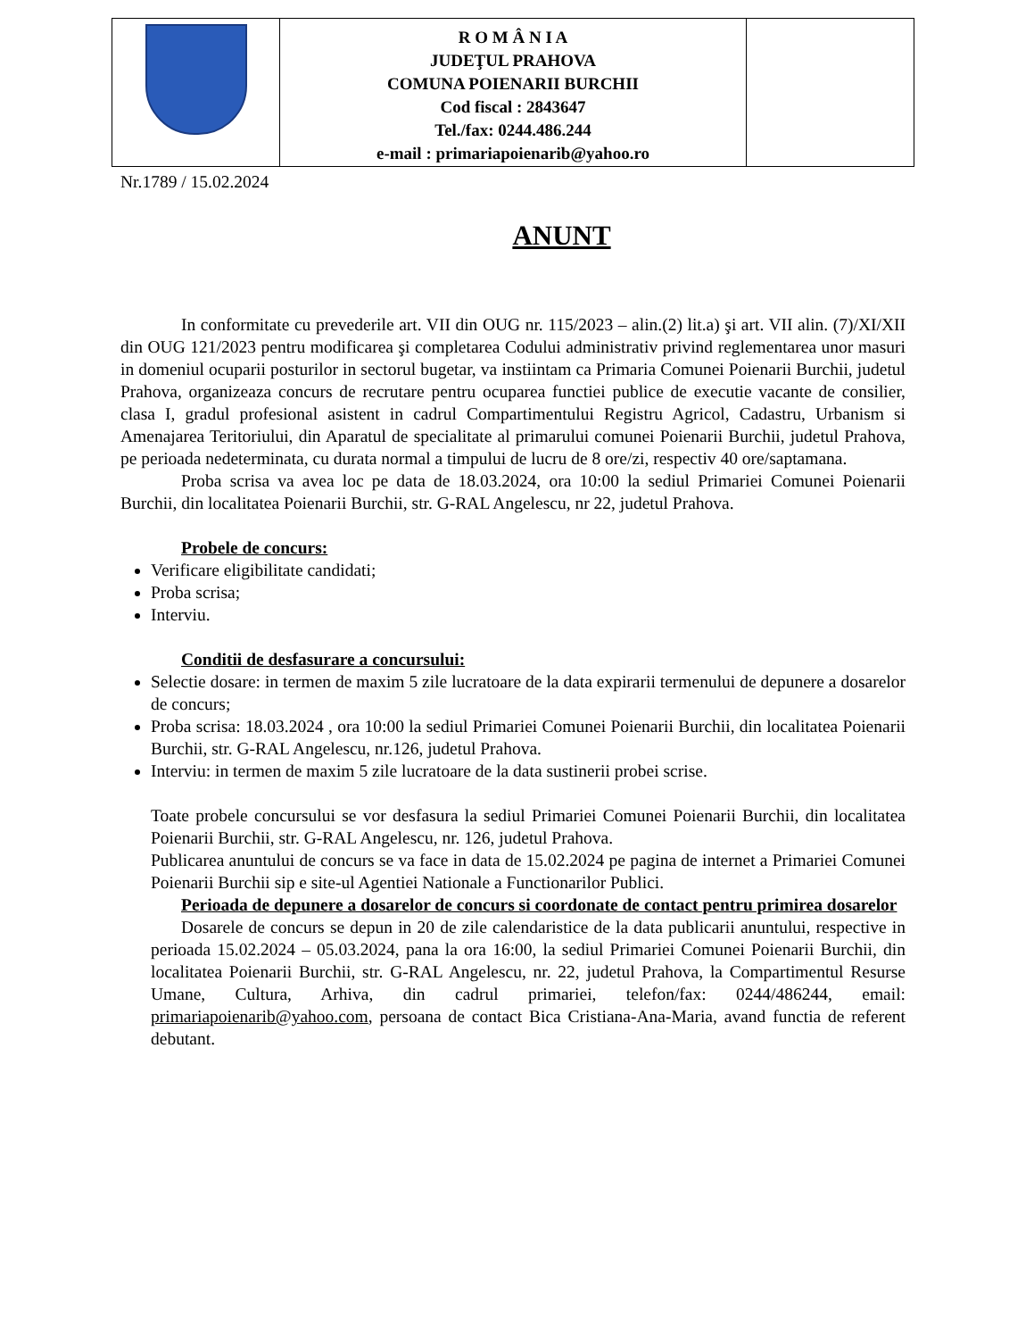| | R O M Â N I A JUDEŢUL PRAHOVA COMUNA POIENARII BURCHII Cod fiscal : 2843647 Tel./fax: 0244.486.244 e-mail : primariapoienarib@yahoo.ro | |
Nr.1789 / 15.02.2024
ANUNT
In conformitate cu prevederile art. VII din OUG nr. 115/2023 – alin.(2) lit.a) şi art. VII alin. (7)/XI/XII din OUG 121/2023 pentru modificarea şi completarea Codului administrativ privind reglementarea unor masuri in domeniul ocuparii posturilor in sectorul bugetar, va instiintam ca Primaria Comunei Poienarii Burchii, judetul Prahova, organizeaza concurs de recrutare pentru ocuparea functiei publice de executie vacante de consilier, clasa I, gradul profesional asistent in cadrul Compartimentului Registru Agricol, Cadastru, Urbanism si Amenajarea Teritoriului, din Aparatul de specialitate al primarului comunei Poienarii Burchii, judetul Prahova, pe perioada nedeterminata, cu durata normal a timpului de lucru de 8 ore/zi, respectiv 40 ore/saptamana.
Proba scrisa va avea loc pe data de 18.03.2024, ora 10:00 la sediul Primariei Comunei Poienarii Burchii, din localitatea Poienarii Burchii, str. G-RAL Angelescu, nr 22, judetul Prahova.
Probele de concurs:
Verificare eligibilitate candidati;
Proba scrisa;
Interviu.
Conditii de desfasurare a concursului:
Selectie dosare: in termen de maxim 5 zile lucratoare de la data expirarii termenului de depunere a dosarelor de concurs;
Proba scrisa: 18.03.2024 , ora 10:00 la sediul Primariei Comunei Poienarii Burchii, din localitatea Poienarii Burchii, str. G-RAL Angelescu, nr.126, judetul Prahova.
Interviu: in termen de maxim 5 zile lucratoare de la data sustinerii probei scrise.
Toate probele concursului se vor desfasura la sediul Primariei Comunei Poienarii Burchii, din localitatea Poienarii Burchii, str. G-RAL Angelescu, nr. 126, judetul Prahova.
Publicarea anuntului de concurs se va face in data de 15.02.2024 pe pagina de internet a Primariei Comunei Poienarii Burchii sip e site-ul Agentiei Nationale a Functionarilor Publici.
Perioada de depunere a dosarelor de concurs si coordonate de contact pentru primirea dosarelor
Dosarele de concurs se depun in 20 de zile calendaristice de la data publicarii anuntului, respective in perioada 15.02.2024 – 05.03.2024, pana la ora 16:00, la sediul Primariei Comunei Poienarii Burchii, din localitatea Poienarii Burchii, str. G-RAL Angelescu, nr. 22, judetul Prahova, la Compartimentul Resurse Umane, Cultura, Arhiva, din cadrul primariei, telefon/fax: 0244/486244, email: primariapoienarib@yahoo.com, persoana de contact Bica Cristiana-Ana-Maria, avand functia de referent debutant.